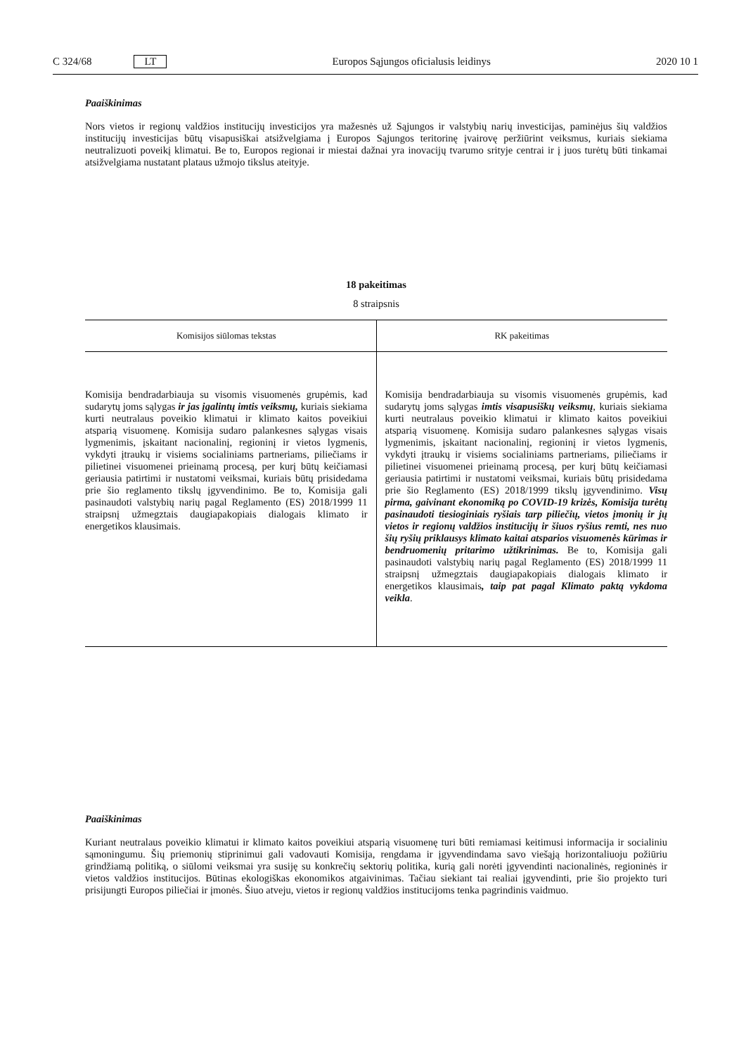C 324/68 LT Europos Sąjungos oficialusis leidinys 2020 10 1
Paaiškinimas
Nors vietos ir regionų valdžios institucijų investicijos yra mažesnės už Sąjungos ir valstybių narių investicijas, paminėjus šių valdžios institucijų investicijas būtų visapusiškai atsižvelgiama į Europos Sąjungos teritorinę įvairovę peržiūrint veiksmus, kuriais siekiama neutralizuoti poveikį klimatui. Be to, Europos regionai ir miestai dažnai yra inovacijų tvarumo srityje centrai ir į juos turėtų būti tinkamai atsižvelgiama nustatant plataus užmojo tikslus ateityje.
18 pakeitimas
8 straipsnis
| Komisijos siūlomas tekstas | RK pakeitimas |
| --- | --- |
| Komisija bendradarbiauja su visomis visuomenės grupėmis, kad sudarytų joms sąlygas ir jas įgalintų imtis veiksmų, kuriais siekiama kurti neutralaus poveikio klimatui ir klimato kaitos poveikiui atsparią visuomenę. Komisija sudaro palankesnes sąlygas visais lygmenimis, įskaitant nacionalinį, regioninį ir vietos lygmenis, vykdyti įtraukų ir visiems socialiniams partneriams, piliečiams ir pilietinei visuomenei prieinamą procesą, per kurį būtų keičiamasi geriausia patirtimi ir nustatomi veiksmai, kuriais būtų prisidedama prie šio reglamento tikslų įgyvendinimo. Be to, Komisija gali pasinaudoti valstybių narių pagal Reglamento (ES) 2018/1999 11 straipsnį užmegztais daugiapakopiais dialogais klimato ir energetikos klausimais. | Komisija bendradarbiauja su visomis visuomenės grupėmis, kad sudarytų joms sąlygas imtis visapusiškų veiksmų , kuriais siekiama kurti neutralaus poveikio klimatui ir klimato kaitos poveikiui atsparią visuomenę. Komisija sudaro palankesnes sąlygas visais lygmenimis, įskaitant nacionalinį, regioninį ir vietos lygmenis, vykdyti įtraukų ir visiems socialiniams partneriams, piliečiams ir pilietinei visuomenei prieinamą procesą, per kurį būtų keičiamasi geriausia patirtimi ir nustatomi veiksmai, kuriais būtų prisidedama prie šio Reglamento (ES) 2018/1999 tikslų įgyvendinimo. Visų pirma, gaivinant ekonomiką po COVID-19 krizės, Komisija turėtų pasinaudoti tiesioginiais ryšiais tarp piliečių, vietos įmonių ir jų vietos ir regionų valdžios institucijų ir šiuos ryšius remti, nes nuo šių ryšių priklausys klimato kaitai atsparios visuomenės kūrimas ir bendruomenių pritarimo užtikrinimas. Be to, Komisija gali pasinaudoti valstybių narių pagal Reglamento (ES) 2018/1999 11 straipsnį užmegztais daugiapakopiais dialogais klimato ir energetikos klausimais , taip pat pagal Klimato paktą vykdoma veikla . |
Paaiškinimas
Kuriant neutralaus poveikio klimatui ir klimato kaitos poveikiui atsparią visuomenę turi būti remiamasi keitimusi informacija ir socialiniu sąmoningumu. Šių priemonių stiprinimui gali vadovauti Komisija, rengdama ir įgyvendindama savo viešąją horizontaliuoju požiūriu grindžiamą politiką, o siūlomi veiksmai yra susiję su konkrečių sektorių politika, kurią gali norėti įgyvendinti nacionalinės, regioninės ir vietos valdžios institucijos. Būtinas ekologiškas ekonomikos atgaivinimas. Tačiau siekiant tai realiai įgyvendinti, prie šio projekto turi prisijungti Europos piliečiai ir įmonės. Šiuo atveju, vietos ir regionų valdžios institucijoms tenka pagrindinis vaidmuo.